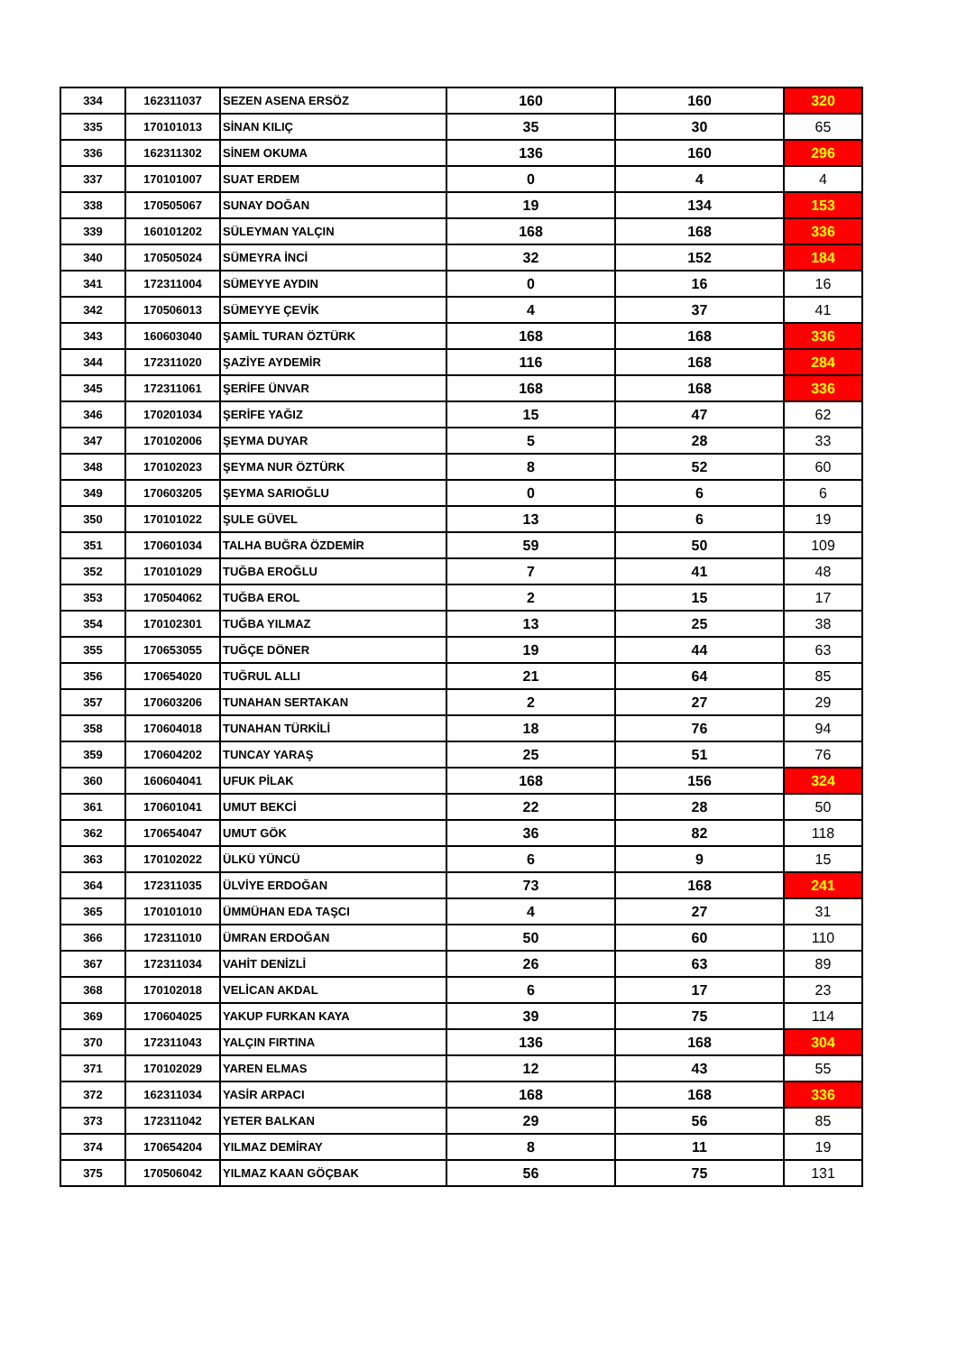| 334 | 162311037 | SEZEN ASENA ERSÖZ | 160 | 160 | 320 |
| 335 | 170101013 | SİNAN KILIÇ | 35 | 30 | 65 |
| 336 | 162311302 | SİNEM OKUMA | 136 | 160 | 296 |
| 337 | 170101007 | SUAT ERDEM | 0 | 4 | 4 |
| 338 | 170505067 | SUNAY DOĞAN | 19 | 134 | 153 |
| 339 | 160101202 | SÜLEYMAN YALÇIN | 168 | 168 | 336 |
| 340 | 170505024 | SÜMEYRA İNCİ | 32 | 152 | 184 |
| 341 | 172311004 | SÜMEYYE AYDIN | 0 | 16 | 16 |
| 342 | 170506013 | SÜMEYYE ÇEVİK | 4 | 37 | 41 |
| 343 | 160603040 | ŞAMİL TURAN ÖZTÜRK | 168 | 168 | 336 |
| 344 | 172311020 | ŞAZİYE AYDEMİR | 116 | 168 | 284 |
| 345 | 172311061 | ŞERİFE ÜNVAR | 168 | 168 | 336 |
| 346 | 170201034 | ŞERİFE YAĞIZ | 15 | 47 | 62 |
| 347 | 170102006 | ŞEYMA DUYAR | 5 | 28 | 33 |
| 348 | 170102023 | ŞEYMA NUR ÖZTÜRK | 8 | 52 | 60 |
| 349 | 170603205 | ŞEYMA SARIOĞLU | 0 | 6 | 6 |
| 350 | 170101022 | ŞULE GÜVEL | 13 | 6 | 19 |
| 351 | 170601034 | TALHA BUĞRA ÖZDEMİR | 59 | 50 | 109 |
| 352 | 170101029 | TUĞBA EROĞLU | 7 | 41 | 48 |
| 353 | 170504062 | TUĞBA EROL | 2 | 15 | 17 |
| 354 | 170102301 | TUĞBA YILMAZ | 13 | 25 | 38 |
| 355 | 170653055 | TUĞÇE DÖNER | 19 | 44 | 63 |
| 356 | 170654020 | TUĞRUL ALLI | 21 | 64 | 85 |
| 357 | 170603206 | TUNAHAN SERTAKAN | 2 | 27 | 29 |
| 358 | 170604018 | TUNAHAN TÜRKİLİ | 18 | 76 | 94 |
| 359 | 170604202 | TUNCAY YARAŞ | 25 | 51 | 76 |
| 360 | 160604041 | UFUK PİLAK | 168 | 156 | 324 |
| 361 | 170601041 | UMUT BEKCİ | 22 | 28 | 50 |
| 362 | 170654047 | UMUT GÖK | 36 | 82 | 118 |
| 363 | 170102022 | ÜLKÜ YÜNCÜ | 6 | 9 | 15 |
| 364 | 172311035 | ÜLVİYE ERDOĞAN | 73 | 168 | 241 |
| 365 | 170101010 | ÜMMÜHAN EDA TAŞCI | 4 | 27 | 31 |
| 366 | 172311010 | ÜMRAN ERDOĞAN | 50 | 60 | 110 |
| 367 | 172311034 | VAHİT DENİZLİ | 26 | 63 | 89 |
| 368 | 170102018 | VELİCAN AKDAL | 6 | 17 | 23 |
| 369 | 170604025 | YAKUP FURKAN KAYA | 39 | 75 | 114 |
| 370 | 172311043 | YALÇIN FIRTINA | 136 | 168 | 304 |
| 371 | 170102029 | YAREN ELMAS | 12 | 43 | 55 |
| 372 | 162311034 | YASİR ARPACI | 168 | 168 | 336 |
| 373 | 172311042 | YETER BALKAN | 29 | 56 | 85 |
| 374 | 170654204 | YILMAZ DEMİRAY | 8 | 11 | 19 |
| 375 | 170506042 | YILMAZ KAAN GÖÇBAK | 56 | 75 | 131 |